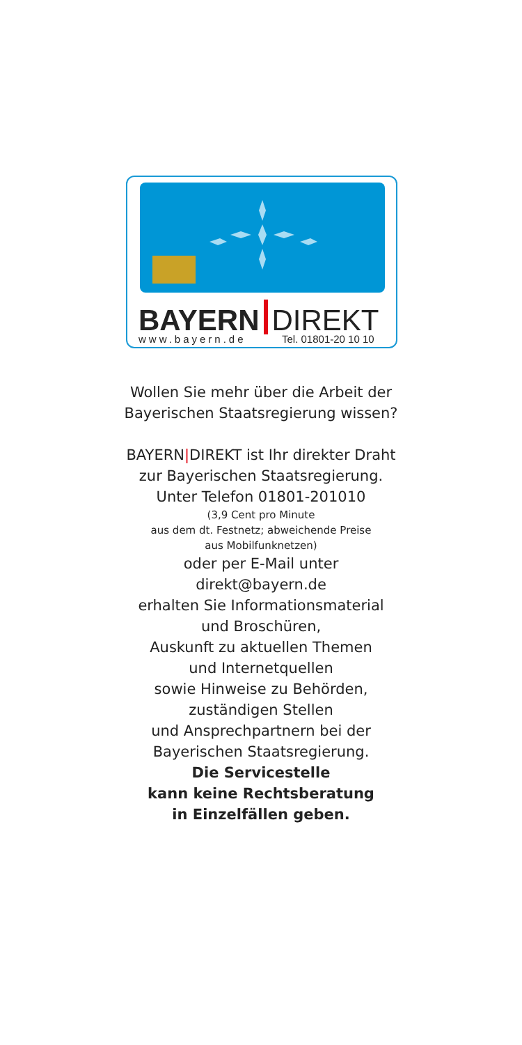BAYERN DIREKT
www.bayern.de Tel. 01801-20 10 10
Wollen Sie mehr über die Arbeit der
Bayerischen Staatsregierung wissen?
BAYERN|DIREKT ist Ihr direkter Draht
zur Bayerischen Staatsregierung.
Unter Telefon 01801-201010
(3,9 Cent pro Minute
aus dem dt. Festnetz; abweichende Preise
aus Mobilfunknetzen)
oder per E-Mail unter
direkt@bayern.de
erhalten Sie Informationsmaterial
und Broschüren,
Auskunft zu aktuellen Themen
und Internetquellen
sowie Hinweise zu Behörden,
zuständigen Stellen
und Ansprechpartnern bei der
Bayerischen Staatsregierung.
Die Servicestelle
kann keine Rechtsberatung
in Einzelfällen geben.